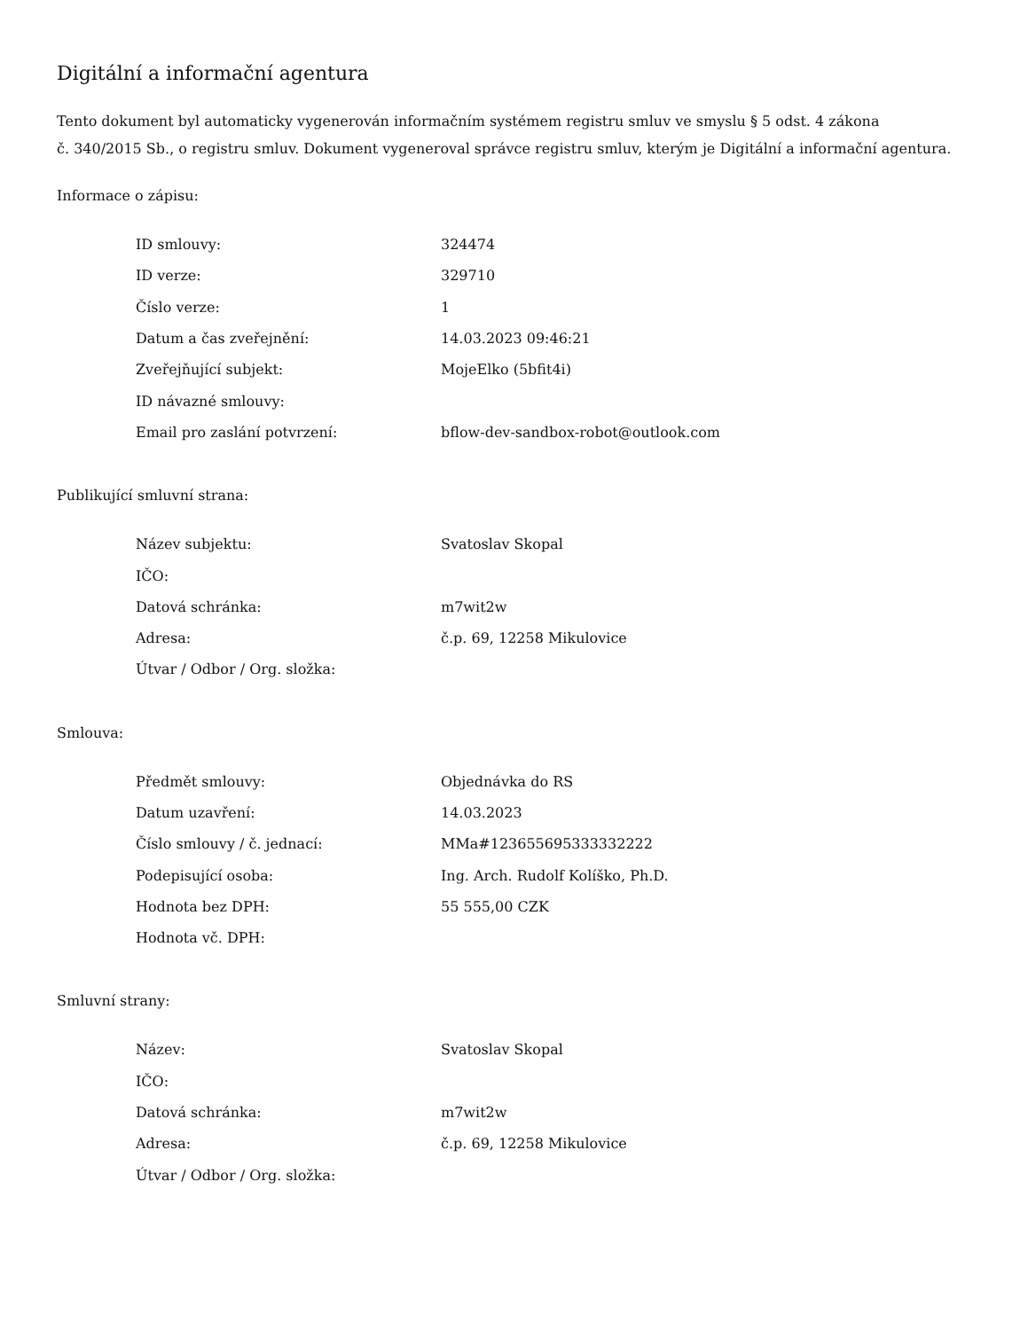Digitální a informační agentura
Tento dokument byl automaticky vygenerován informačním systémem registru smluv ve smyslu § 5 odst. 4 zákona
č. 340/2015 Sb., o registru smluv. Dokument vygeneroval správce registru smluv, kterým je Digitální a informační agentura.
Informace o zápisu:
| ID smlouvy: | 324474 |
| ID verze: | 329710 |
| Číslo verze: | 1 |
| Datum a čas zveřejnění: | 14.03.2023 09:46:21 |
| Zveřejňující subjekt: | MojeElko (5bfit4i) |
| ID návazné smlouvy: | |
| Email pro zaslání potvrzení: | bflow-dev-sandbox-robot@outlook.com |
Publikující smluvní strana:
| Název subjektu: | Svatoslav Skopal |
| IČO: | |
| Datová schránka: | m7wit2w |
| Adresa: | č.p. 69, 12258 Mikulovice |
| Útvar / Odbor / Org. složka: | |
Smlouva:
| Předmět smlouvy: | Objednávka do RS |
| Datum uzavření: | 14.03.2023 |
| Číslo smlouvy / č. jednací: | MMa#123655695333332222 |
| Podepisující osoba: | Ing. Arch. Rudolf Kolíško, Ph.D. |
| Hodnota bez DPH: | 55 555,00 CZK |
| Hodnota vč. DPH: | |
Smluvní strany:
| Název: | Svatoslav Skopal |
| IČO: | |
| Datová schránka: | m7wit2w |
| Adresa: | č.p. 69, 12258 Mikulovice |
| Útvar / Odbor / Org. složka: | |